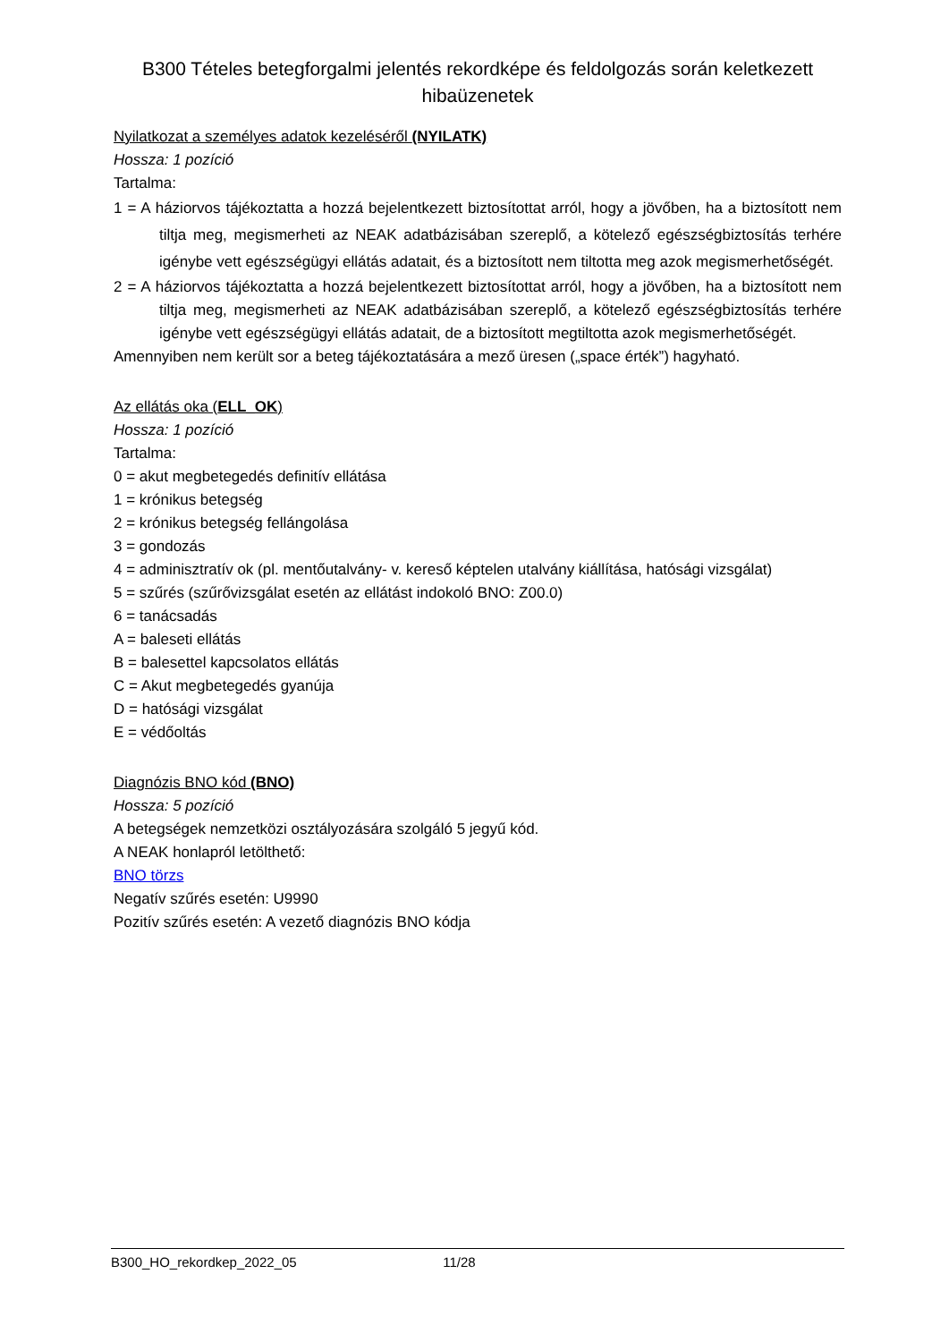B300 Tételes betegforgalmi jelentés rekordképe és feldolgozás során keletkezett hibaüzenetek
Nyilatkozat a személyes adatok kezeléséről (NYILATK)
Hossza: 1 pozíció
Tartalma:
1 = A háziorvos tájékoztatta a hozzá bejelentkezett biztosítottat arról, hogy a jövőben, ha a biztosított nem tiltja meg, megismerheti az NEAK adatbázisában szereplő, a kötelező egészségbiztosítás terhére igénybe vett egészségügyi ellátás adatait, és a biztosított nem tiltotta meg azok megismerhetőségét.
2 = A háziorvos tájékoztatta a hozzá bejelentkezett biztosítottat arról, hogy a jövőben, ha a biztosított nem tiltja meg, megismerheti az NEAK adatbázisában szereplő, a kötelező egészségbiztosítás terhére igénybe vett egészségügyi ellátás adatait, de a biztosított megtiltotta azok megismerhetőségét.
Amennyiben nem került sor a beteg tájékoztatására a mező üresen („space érték”) hagyható.
Az ellátás oka (ELL_OK)
Hossza: 1 pozíció
Tartalma:
0 = akut megbetegedés definitív ellátása
1 = krónikus betegség
2 = krónikus betegség fellángolása
3 = gondozás
4 = adminisztratív ok (pl. mentőutalvány- v. kereső képtelen utalvány kiállítása, hatósági vizsgálat)
5 = szűrés (szűrővizsgálat esetén az ellátást indokoló BNO: Z00.0)
6 = tanácsadás
A = baleseti ellátás
B = balesettel kapcsolatos ellátás
C = Akut megbetegedés gyanúja
D = hatósági vizsgálat
E = védőoltás
Diagnózis BNO kód (BNO)
Hossza: 5 pozíció
A betegségek nemzetközi osztályozására szolgáló 5 jegyű kód.
A NEAK honlapról letölthető:
BNO törzs
Negatív szűrés esetén: U9990
Pozitív szűrés esetén: A vezető diagnózis BNO kódja
B300_HO_rekordkep_2022_05 11/28